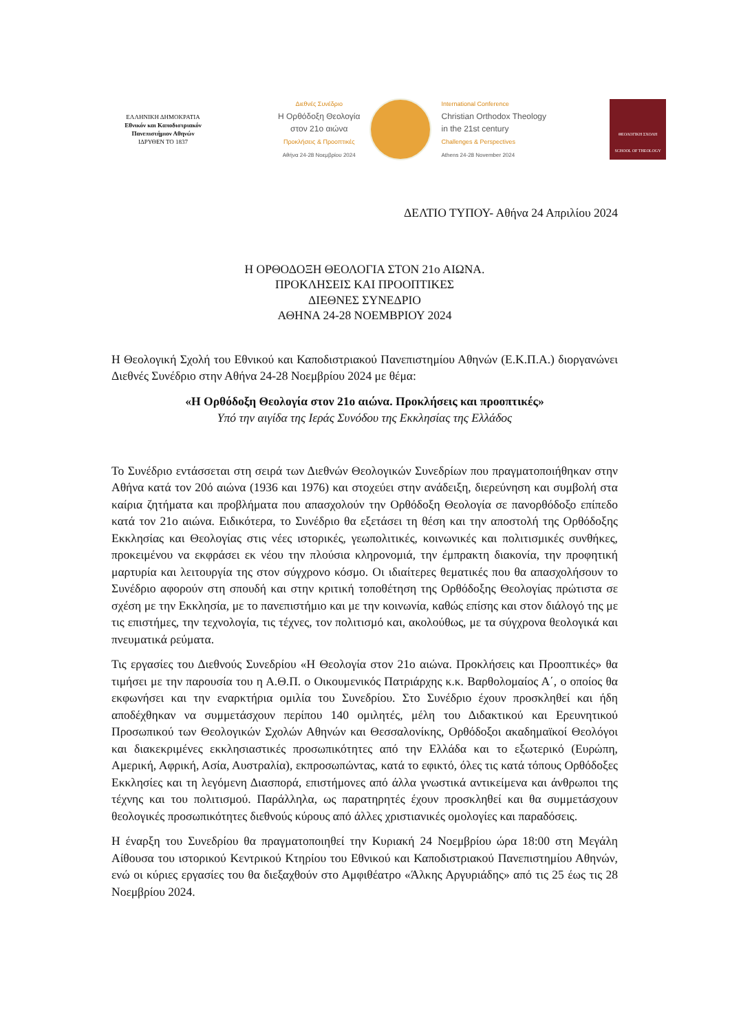ΕΛΛΗΝΙΚΗ ΔΗΜΟΚΡΑΤΙΑ
Εθνικόν και Καποδιστριακόν Πανεπιστήμιον Αθηνών
ΙΔΡΥΘΕΝ ΤΟ 1837
Διεθνές Συνέδριο
Η Ορθόδοξη Θεολογία
στον 21ο αιώνα
Προκλήσεις & Προοπτικές
Αθήνα 24-28 Νοεμβρίου 2024
International Conference
Christian Orthodox Theology
in the 21st century
Challenges & Perspectives
Athens 24-28 November 2024
ΘΕΟΛΟΓΙΚΗ ΣΧΟΛΗ
SCHOOL OF THEOLOGY
ΔΕΛΤΙΟ ΤΥΠΟΥ- Αθήνα 24 Απριλίου 2024
Η ΟΡΘΟΔΟΞΗ ΘΕΟΛΟΓΙΑ ΣΤΟΝ 21ο ΑΙΩΝΑ.
ΠΡΟΚΛΗΣΕΙΣ ΚΑΙ ΠΡΟΟΠΤΙΚΕΣ
ΔΙΕΘΝΕΣ ΣΥΝΕΔΡΙΟ
ΑΘΗΝΑ 24-28 ΝΟΕΜΒΡΙΟΥ 2024
Η Θεολογική Σχολή του Εθνικού και Καποδιστριακού Πανεπιστημίου Αθηνών (Ε.Κ.Π.Α.) διοργανώνει Διεθνές Συνέδριο στην Αθήνα 24-28 Νοεμβρίου 2024 με θέμα:
«Η Ορθόδοξη Θεολογία στον 21ο αιώνα. Προκλήσεις και προοπτικές»
Υπό την αιγίδα της Ιεράς Συνόδου της Εκκλησίας της Ελλάδος
Το Συνέδριο εντάσσεται στη σειρά των Διεθνών Θεολογικών Συνεδρίων που πραγματοποιήθηκαν στην Αθήνα κατά τον 20ό αιώνα (1936 και 1976) και στοχεύει στην ανάδειξη, διερεύνηση και συμβολή στα καίρια ζητήματα και προβλήματα που απασχολούν την Ορθόδοξη Θεολογία σε πανορθόδοξο επίπεδο κατά τον 21ο αιώνα. Ειδικότερα, το Συνέδριο θα εξετάσει τη θέση και την αποστολή της Ορθόδοξης Εκκλησίας και Θεολογίας στις νέες ιστορικές, γεωπολιτικές, κοινωνικές και πολιτισμικές συνθήκες, προκειμένου να εκφράσει εκ νέου την πλούσια κληρονομιά, την έμπρακτη διακονία, την προφητική μαρτυρία και λειτουργία της στον σύγχρονο κόσμο. Οι ιδιαίτερες θεματικές που θα απασχολήσουν το Συνέδριο αφορούν στη σπουδή και στην κριτική τοποθέτηση της Ορθόδοξης Θεολογίας πρώτιστα σε σχέση με την Εκκλησία, με το πανεπιστήμιο και με την κοινωνία, καθώς επίσης και στον διάλογό της με τις επιστήμες, την τεχνολογία, τις τέχνες, τον πολιτισμό και, ακολούθως, με τα σύγχρονα θεολογικά και πνευματικά ρεύματα.
Τις εργασίες του Διεθνούς Συνεδρίου «Η Θεολογία στον 21ο αιώνα. Προκλήσεις και Προοπτικές» θα τιμήσει με την παρουσία του η Α.Θ.Π. ο Οικουμενικός Πατριάρχης κ.κ. Βαρθολομαίος Α΄, ο οποίος θα εκφωνήσει και την εναρκτήρια ομιλία του Συνεδρίου. Στο Συνέδριο έχουν προσκληθεί και ήδη αποδέχθηκαν να συμμετάσχουν περίπου 140 ομιλητές, μέλη του Διδακτικού και Ερευνητικού Προσωπικού των Θεολογικών Σχολών Αθηνών και Θεσσαλονίκης, Ορθόδοξοι ακαδημαϊκοί Θεολόγοι και διακεκριμένες εκκλησιαστικές προσωπικότητες από την Ελλάδα και το εξωτερικό (Ευρώπη, Αμερική, Αφρική, Ασία, Αυστραλία), εκπροσωπώντας, κατά το εφικτό, όλες τις κατά τόπους Ορθόδοξες Εκκλησίες και τη λεγόμενη Διασπορά, επιστήμονες από άλλα γνωστικά αντικείμενα και άνθρωποι της τέχνης και του πολιτισμού. Παράλληλα, ως παρατηρητές έχουν προσκληθεί και θα συμμετάσχουν θεολογικές προσωπικότητες διεθνούς κύρους από άλλες χριστιανικές ομολογίες και παραδόσεις.
Η έναρξη του Συνεδρίου θα πραγματοποιηθεί την Κυριακή 24 Νοεμβρίου ώρα 18:00 στη Μεγάλη Αίθουσα του ιστορικού Κεντρικού Κτηρίου του Εθνικού και Καποδιστριακού Πανεπιστημίου Αθηνών, ενώ οι κύριες εργασίες του θα διεξαχθούν στο Αμφιθέατρο «Άλκης Αργυριάδης» από τις 25 έως τις 28 Νοεμβρίου 2024.